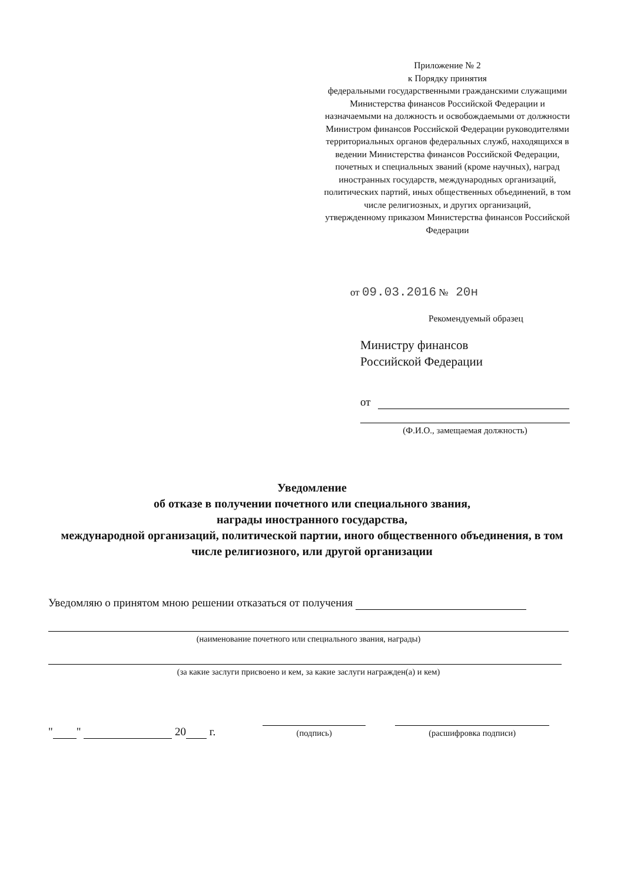Приложение № 2
к Порядку принятия
федеральными государственными гражданскими служащими Министерства финансов Российской Федерации и назначаемыми на должность и освобождаемыми от должности Министром финансов Российской Федерации руководителями территориальных органов федеральных служб, находящихся в ведении Министерства финансов Российской Федерации, почетных и специальных званий (кроме научных), наград иностранных государств, международных организаций, политических партий, иных общественных объединений, в том числе религиозных, и других организаций,
утвержденному приказом Министерства финансов Российской Федерации
от 09.03.2016 № 20н
Рекомендуемый образец
Министру финансов
Российской Федерации
от
(Ф.И.О., замещаемая должность)
Уведомление
об отказе в получении почетного или специального звания,
награды иностранного государства,
международной организаций, политической партии, иного общественного объединения, в том числе религиозного, или другой организации
Уведомляю о принятом мною решении отказаться от получения
(наименование почетного или специального звания, награды)
(за какие заслуги присвоено и кем, за какие заслуги награжден(а) и кем)
" " 20 г.
(подпись)
(расшифровка подписи)